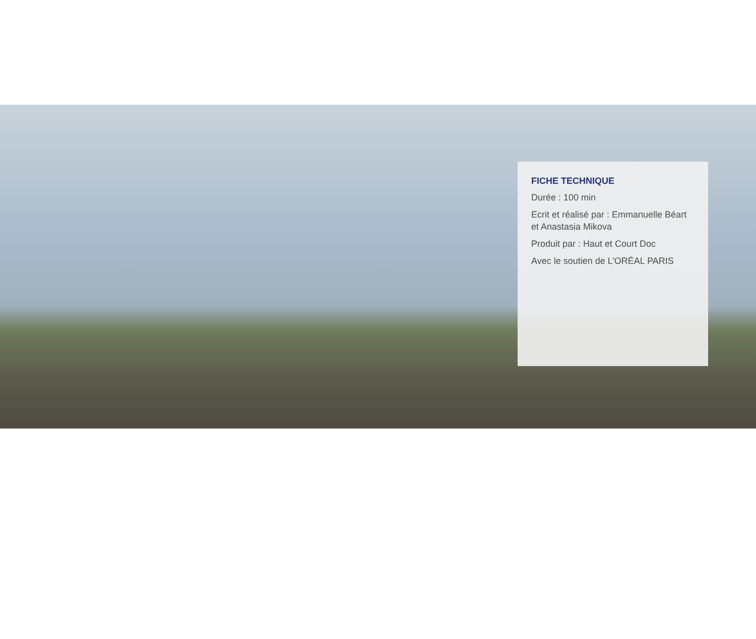FICHE TECHNIQUE
Durée : 100 min
Ecrit et réalisé par : Emmanuelle Béart et Anastasia Mikova
Produit par : Haut et Court Doc
Avec le soutien de L’ORÉAL PARIS